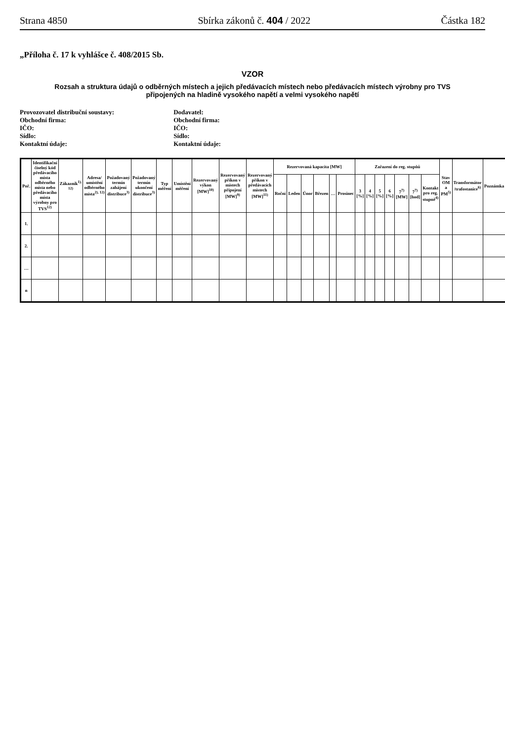Strana 4850 Sbírka zákonů č. 404 / 2022 Částka 182
„Příloha č. 17 k vyhlášce č. 408/2015 Sb.
VZOR
Rozsah a struktura údajů o odběrných místech a jejich předávacích místech nebo předávacích místech výrobny pro TVS
připojených na hladině vysokého napětí a velmi vysokého napětí
Provozovatel distribuční soustavy:
Obchodní firma:
IČO:
Sídlo:
Kontaktní údaje:
Dodavatel:
Obchodní firma:
IČO:
Sídlo:
Kontaktní údaje:
| Poř. | Identifikační číselný kód předávacího místa odběrného místa nebo předávacího místa výrobny pro TVS<sup>12)</sup> | Zákazník<sup>1), 12)</sup> | Adresa/ umístění odběrného místa<sup>2), 12)</sup> | Požadovaný termín zahájení distribuce<sup>3)</sup> | Požadovaný termín ukončení distribuce<sup>3)</sup> | Typ měření | Umístění měření | Rezervovaný výkon [MW]<sup>10)</sup> | Rezervovaný příkon v místech připojení [MW]<sup>9)</sup> | Rezervovaný příkon v předávacích místech [MW]<sup>11)</sup> | Rezervovaná kapacita [MW] | | | | | | Zařazení do reg. stupňů | | | | | | | Stav OM a PM<sup>5)</sup> | Transformátor /trafostanice<sup>6)</sup> | Poznámka |
| --- | --- | --- | --- | --- | --- | --- | --- | --- | --- | --- | --- | --- | --- | --- | --- | --- | --- | --- | --- | --- | --- | --- | --- | --- | --- | --- |
| | | | | | | | | | | | Roční | Leden | Únor | Březen | … | Prosinec | 3 [%] | 4 [%] | 5 [%] | 6 [%] | 7<sup>7)</sup> [MW] | 7<sup>7)</sup> [hod] | Kontakt pro reg. stupně<sup>4)</sup> | | | |
| 1. | | | | | | | | | | | | | | | | | | | | | | | | | | |
| 2. | | | | | | | | | | | | | | | | | | | | | | | | | | |
| … | | | | | | | | | | | | | | | | | | | | | | | | | | |
| n | | | | | | | | | | | | | | | | | | | | | | | | | | |